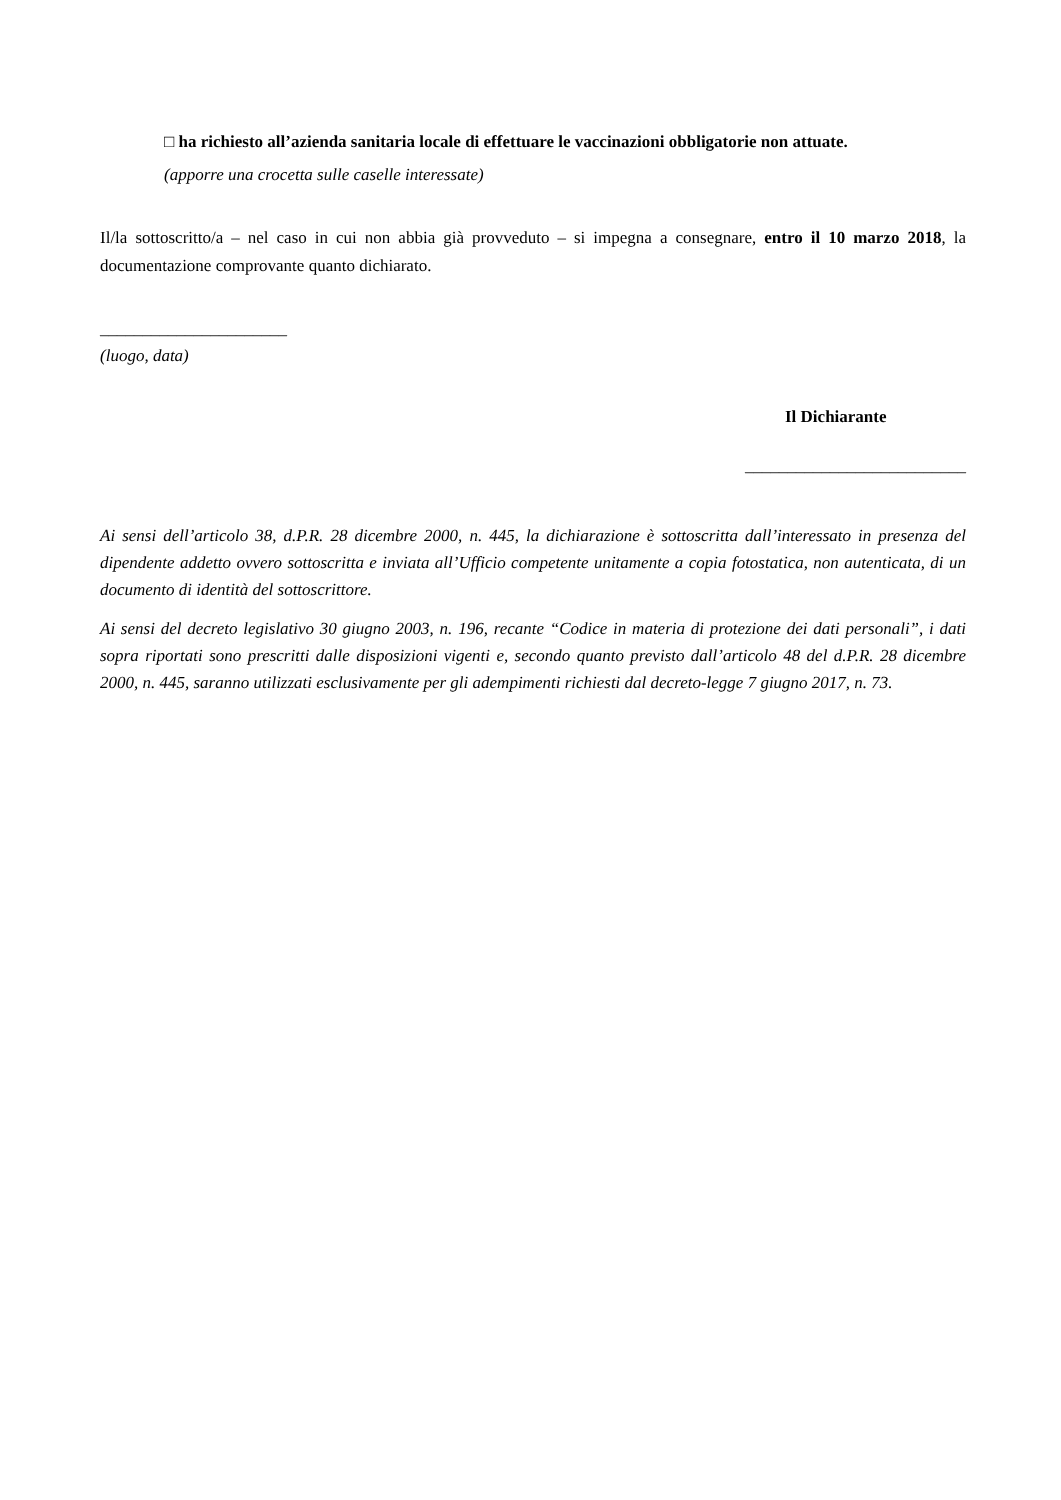□ ha richiesto all’azienda sanitaria locale di effettuare le vaccinazioni obbligatorie non attuate.
(apporre una crocetta sulle caselle interessate)
Il/la sottoscritto/a – nel caso in cui non abbia già provveduto – si impegna a consegnare, entro il 10 marzo 2018, la documentazione comprovante quanto dichiarato.
______________________
(luogo, data)
Il Dichiarante
__________________________
Ai sensi dell’articolo 38, d.P.R. 28 dicembre 2000, n. 445, la dichiarazione è sottoscritta dall’interessato in presenza del dipendente addetto ovvero sottoscritta e inviata all’Ufficio competente unitamente a copia fotostatica, non autenticata, di un documento di identità del sottoscrittore.
Ai sensi del decreto legislativo 30 giugno 2003, n. 196, recante “Codice in materia di protezione dei dati personali”, i dati sopra riportati sono prescritti dalle disposizioni vigenti e, secondo quanto previsto dall’articolo 48 del d.P.R. 28 dicembre 2000, n. 445, saranno utilizzati esclusivamente per gli adempimenti richiesti dal decreto-legge 7 giugno 2017, n. 73.